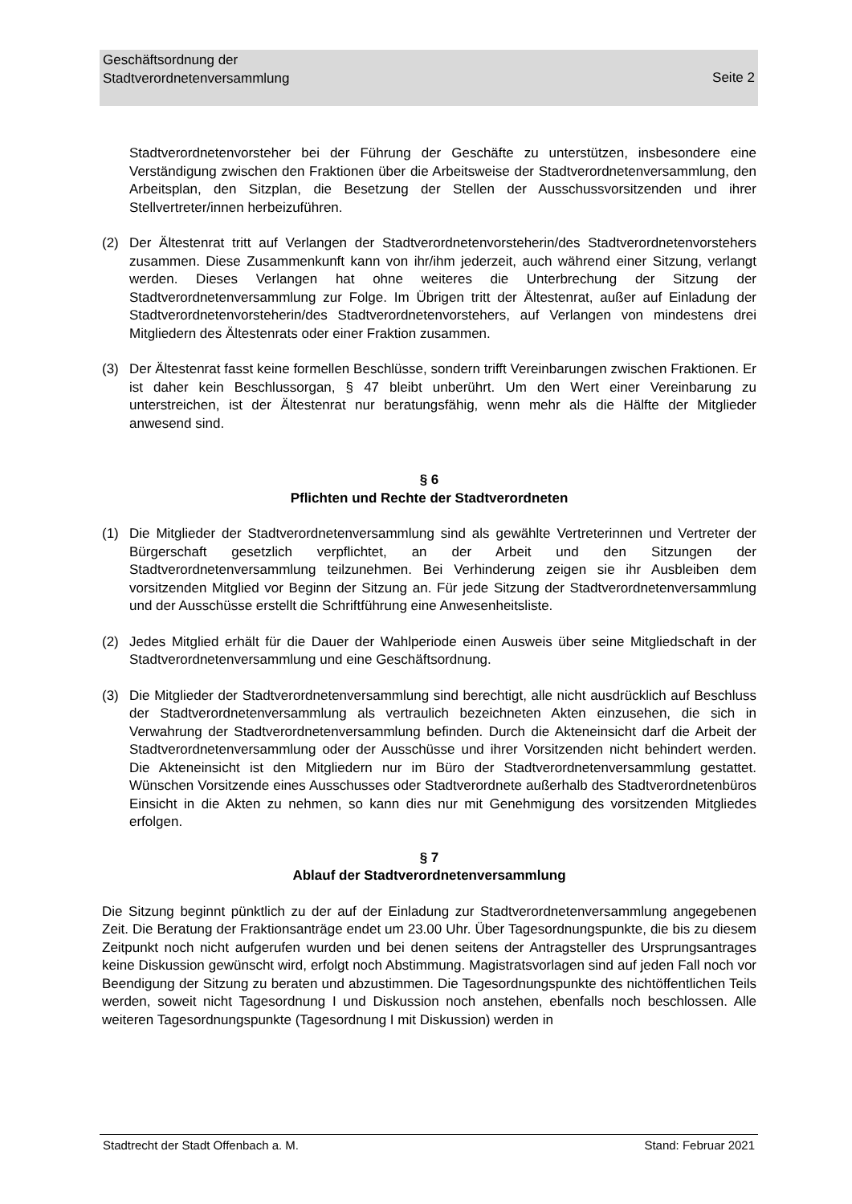Geschäftsordnung der
Stadtverordnetenversammlung
Seite 2
Stadtverordnetenvorsteher bei der Führung der Geschäfte zu unterstützen, insbesondere eine Verständigung zwischen den Fraktionen über die Arbeitsweise der Stadtverordnetenversammlung, den Arbeitsplan, den Sitzplan, die Besetzung der Stellen der Ausschussvorsitzenden und ihrer Stellvertreter/innen herbeizuführen.
(2) Der Ältestenrat tritt auf Verlangen der Stadtverordnetenvorsteherin/des Stadtverordnetenvorstehers zusammen. Diese Zusammenkunft kann von ihr/ihm jederzeit, auch während einer Sitzung, verlangt werden. Dieses Verlangen hat ohne weiteres die Unterbrechung der Sitzung der Stadtverordnetenversammlung zur Folge. Im Übrigen tritt der Ältestenrat, außer auf Einladung der Stadtverordnetenvorsteherin/des Stadtverordnetenvorstehers, auf Verlangen von mindestens drei Mitgliedern des Ältestenrats oder einer Fraktion zusammen.
(3) Der Ältestenrat fasst keine formellen Beschlüsse, sondern trifft Vereinbarungen zwischen Fraktionen. Er ist daher kein Beschlussorgan, § 47 bleibt unberührt. Um den Wert einer Vereinbarung zu unterstreichen, ist der Ältestenrat nur beratungsfähig, wenn mehr als die Hälfte der Mitglieder anwesend sind.
§ 6
Pflichten und Rechte der Stadtverordneten
(1) Die Mitglieder der Stadtverordnetenversammlung sind als gewählte Vertreterinnen und Vertreter der Bürgerschaft gesetzlich verpflichtet, an der Arbeit und den Sitzungen der Stadtverordnetenversammlung teilzunehmen. Bei Verhinderung zeigen sie ihr Ausbleiben dem vorsitzenden Mitglied vor Beginn der Sitzung an. Für jede Sitzung der Stadtverordnetenversammlung und der Ausschüsse erstellt die Schriftführung eine Anwesenheitsliste.
(2) Jedes Mitglied erhält für die Dauer der Wahlperiode einen Ausweis über seine Mitgliedschaft in der Stadtverordnetenversammlung und eine Geschäftsordnung.
(3) Die Mitglieder der Stadtverordnetenversammlung sind berechtigt, alle nicht ausdrücklich auf Beschluss der Stadtverordnetenversammlung als vertraulich bezeichneten Akten einzusehen, die sich in Verwahrung der Stadtverordnetenversammlung befinden. Durch die Akteneinsicht darf die Arbeit der Stadtverordnetenversammlung oder der Ausschüsse und ihrer Vorsitzenden nicht behindert werden. Die Akteneinsicht ist den Mitgliedern nur im Büro der Stadtverordnetenversammlung gestattet. Wünschen Vorsitzende eines Ausschusses oder Stadtverordnete außerhalb des Stadtverordnetenbüros Einsicht in die Akten zu nehmen, so kann dies nur mit Genehmigung des vorsitzenden Mitgliedes erfolgen.
§ 7
Ablauf der Stadtverordnetenversammlung
Die Sitzung beginnt pünktlich zu der auf der Einladung zur Stadtverordnetenversammlung angegebenen Zeit. Die Beratung der Fraktionsanträge endet um 23.00 Uhr. Über Tagesordnungspunkte, die bis zu diesem Zeitpunkt noch nicht aufgerufen wurden und bei denen seitens der Antragsteller des Ursprungsantrages keine Diskussion gewünscht wird, erfolgt noch Abstimmung. Magistratsvorlagen sind auf jeden Fall noch vor Beendigung der Sitzung zu beraten und abzustimmen. Die Tagesordnungspunkte des nichtöffentlichen Teils werden, soweit nicht Tagesordnung I und Diskussion noch anstehen, ebenfalls noch beschlossen. Alle weiteren Tagesordnungspunkte (Tagesordnung I mit Diskussion) werden in
Stadtrecht der Stadt Offenbach a. M. Stand: Februar 2021